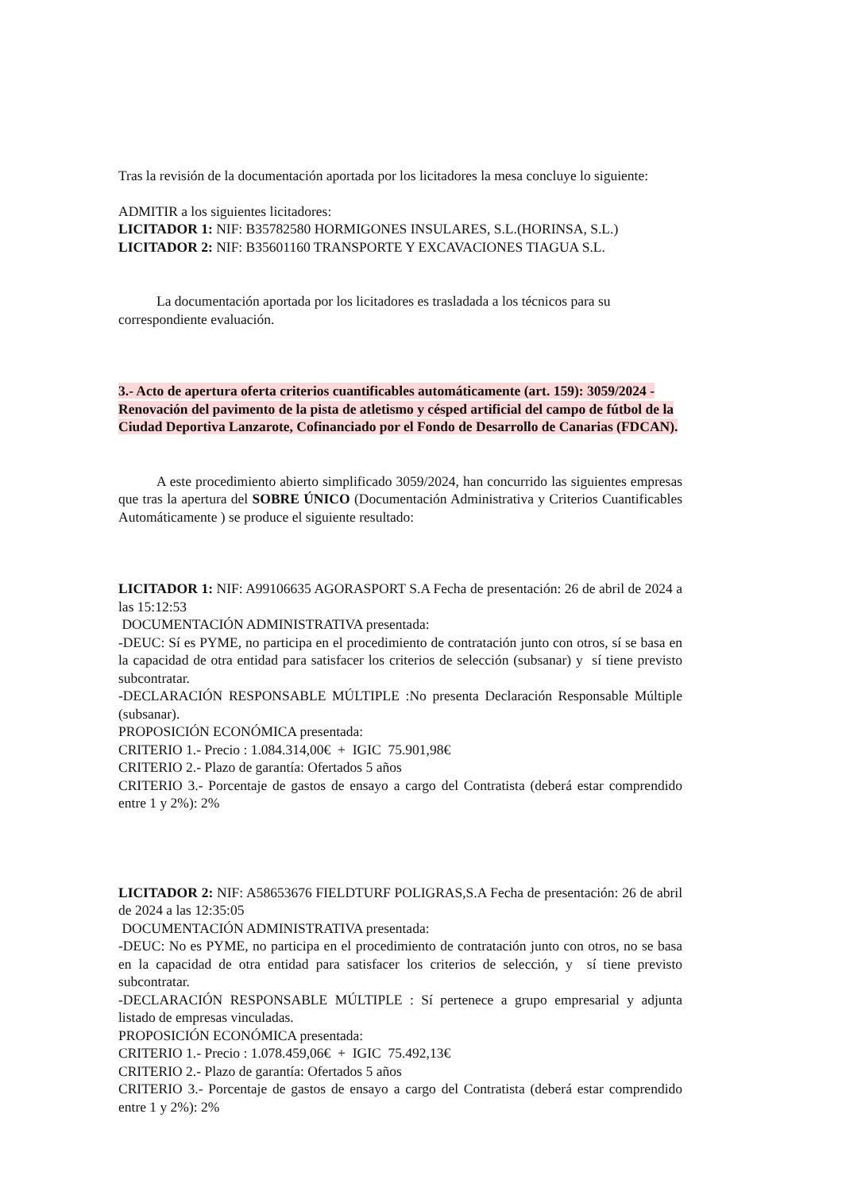Tras la revisión de la documentación aportada por los licitadores la mesa concluye lo siguiente:
ADMITIR a los siguientes licitadores:
LICITADOR 1: NIF: B35782580 HORMIGONES INSULARES, S.L.(HORINSA, S.L.)
LICITADOR 2: NIF: B35601160 TRANSPORTE Y EXCAVACIONES TIAGUA S.L.
La documentación aportada por los licitadores es trasladada a los técnicos para su correspondiente evaluación.
3.- Acto de apertura oferta criterios cuantificables automáticamente (art. 159): 3059/2024 - Renovación del pavimento de la pista de atletismo y césped artificial del campo de fútbol de la Ciudad Deportiva Lanzarote, Cofinanciado por el Fondo de Desarrollo de Canarias (FDCAN).
A este procedimiento abierto simplificado 3059/2024, han concurrido las siguientes empresas que tras la apertura del SOBRE ÚNICO (Documentación Administrativa y Criterios Cuantificables Automáticamente ) se produce el siguiente resultado:
LICITADOR 1: NIF: A99106635 AGORASPORT S.A Fecha de presentación: 26 de abril de 2024 a las 15:12:53
DOCUMENTACIÓN ADMINISTRATIVA presentada:
-DEUC: Sí es PYME, no participa en el procedimiento de contratación junto con otros, sí se basa en la capacidad de otra entidad para satisfacer los criterios de selección (subsanar) y sí tiene previsto subcontratar.
-DECLARACIÓN RESPONSABLE MÚLTIPLE :No presenta Declaración Responsable Múltiple (subsanar).
PROPOSICIÓN ECONÓMICA presentada:
CRITERIO 1.- Precio : 1.084.314,00€ + IGIC 75.901,98€
CRITERIO 2.- Plazo de garantía: Ofertados 5 años
CRITERIO 3.- Porcentaje de gastos de ensayo a cargo del Contratista (deberá estar comprendido entre 1 y 2%): 2%
LICITADOR 2: NIF: A58653676 FIELDTURF POLIGRAS,S.A Fecha de presentación: 26 de abril de 2024 a las 12:35:05
DOCUMENTACIÓN ADMINISTRATIVA presentada:
-DEUC: No es PYME, no participa en el procedimiento de contratación junto con otros, no se basa en la capacidad de otra entidad para satisfacer los criterios de selección, y sí tiene previsto subcontratar.
-DECLARACIÓN RESPONSABLE MÚLTIPLE : Sí pertenece a grupo empresarial y adjunta listado de empresas vinculadas.
PROPOSICIÓN ECONÓMICA presentada:
CRITERIO 1.- Precio : 1.078.459,06€ + IGIC 75.492,13€
CRITERIO 2.- Plazo de garantía: Ofertados 5 años
CRITERIO 3.- Porcentaje de gastos de ensayo a cargo del Contratista (deberá estar comprendido entre 1 y 2%): 2%